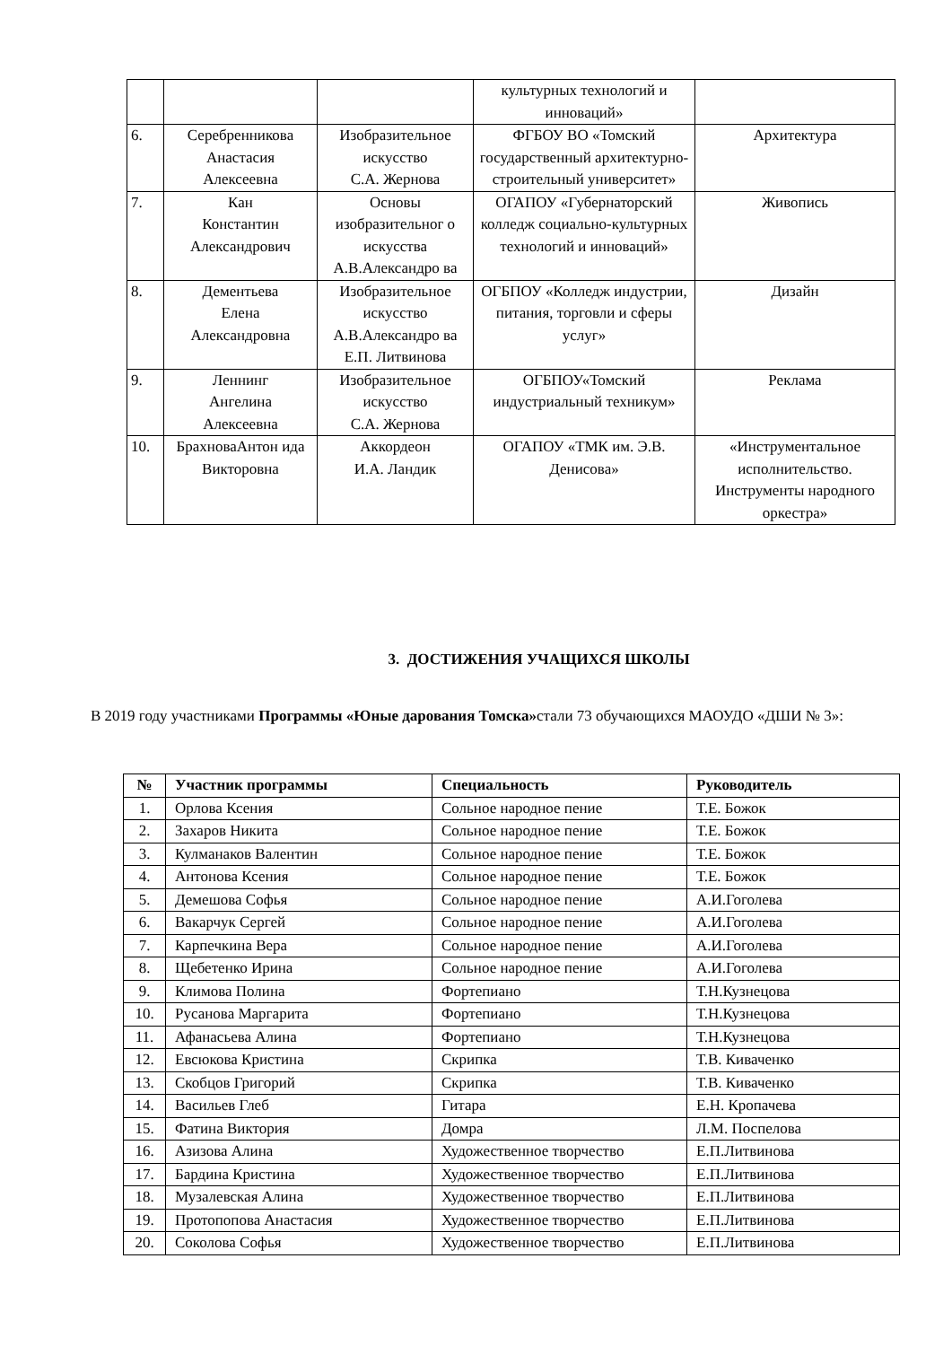| | | | культурных технологий и инноваций» | |
| 6. | Серебренникова Анастасия Алексеевна | Изобразительное искусство С.А. Жернова | ФГБОУ ВО «Томский государственный архитектурно-строительный университет» | Архитектура |
| 7. | Кан Константин Александрович | Основы изобразительног о искусства А.В.Александро ва | ОГАПОУ «Губернаторский колледж социально-культурных технологий и инноваций» | Живопись |
| 8. | Дементьева Елена Александровна | Изобразительное искусство А.В.Александро ва Е.П. Литвинова | ОГБПОУ «Колледж индустрии, питания, торговли и сферы услуг» | Дизайн |
| 9. | Леннинг Ангелина Алексеевна | Изобразительное искусство С.А. Жернова | ОГБПОУ«Томский индустриальный техникум» | Реклама |
| 10. | БрахноваАнтон ида Викторовна | Аккордеон И.А. Ландик | ОГАПОУ «ТМК им. Э.В. Денисова» | «Инструментальное исполнительство. Инструменты народного оркестра» |
3. ДОСТИЖЕНИЯ УЧАЩИХСЯ ШКОЛЫ
В 2019 году участниками Программы «Юные дарования Томска»стали 73 обучающихся МАОУДО «ДШИ № 3»:
| № | Участник программы | Специальность | Руководитель |
| --- | --- | --- | --- |
| 1. | Орлова Ксения | Сольное народное пение | Т.Е. Божок |
| 2. | Захаров Никита | Сольное народное пение | Т.Е. Божок |
| 3. | Кулманаков Валентин | Сольное народное пение | Т.Е. Божок |
| 4. | Антонова Ксения | Сольное народное пение | Т.Е. Божок |
| 5. | Демешова Софья | Сольное народное пение | А.И.Гоголева |
| 6. | Вакарчук Сергей | Сольное народное пение | А.И.Гоголева |
| 7. | Карпечкина Вера | Сольное народное пение | А.И.Гоголева |
| 8. | Щебетенко Ирина | Сольное народное пение | А.И.Гоголева |
| 9. | Климова Полина | Фортепиано | Т.Н.Кузнецова |
| 10. | Русанова Маргарита | Фортепиано | Т.Н.Кузнецова |
| 11. | Афанасьева Алина | Фортепиано | Т.Н.Кузнецова |
| 12. | Евсюкова Кристина | Скрипка | Т.В. Киваченко |
| 13. | Скобцов Григорий | Скрипка | Т.В. Киваченко |
| 14. | Васильев Глеб | Гитара | Е.Н. Кропачева |
| 15. | Фатина Виктория | Домра | Л.М. Поспелова |
| 16. | Азизова Алина | Художественное творчество | Е.П.Литвинова |
| 17. | Бардина Кристина | Художественное творчество | Е.П.Литвинова |
| 18. | Музалевская Алина | Художественное творчество | Е.П.Литвинова |
| 19. | Протопопова Анастасия | Художественное творчество | Е.П.Литвинова |
| 20. | Соколова Софья | Художественное творчество | Е.П.Литвинова |